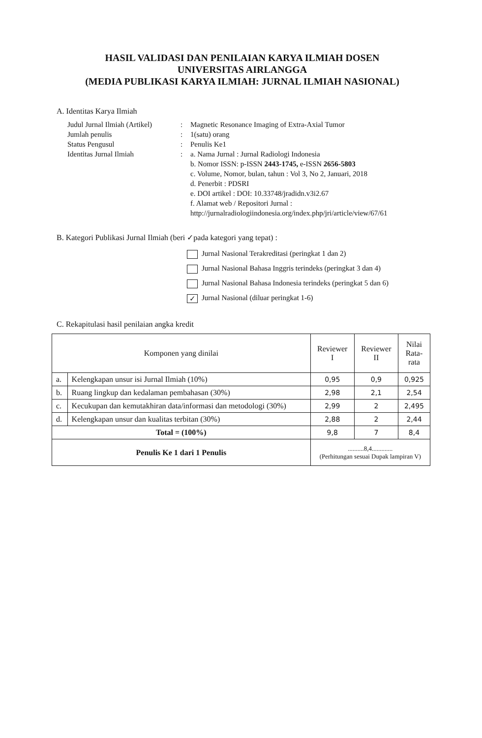HASIL VALIDASI DAN PENILAIAN KARYA ILMIAH DOSEN
UNIVERSITAS AIRLANGGA
(MEDIA PUBLIKASI KARYA ILMIAH: JURNAL ILMIAH NASIONAL)
A. Identitas Karya Ilmiah
Judul Jurnal Ilmiah (Artikel)
:
Magnetic Resonance Imaging of Extra-Axial Tumor
Jumlah penulis
:
1(satu) orang
Status Pengusul
:
Penulis Ke1
Identitas Jurnal Ilmiah
:
a. Nama Jurnal : Jurnal Radiologi Indonesia
b. Nomor ISSN: p-ISSN 2443-1745, e-ISSN 2656-5803
c. Volume, Nomor, bulan, tahun : Vol 3, No 2, Januari, 2018
d. Penerbit : PDSRI
e. DOI artikel : DOI: 10.33748/jradidn.v3i2.67
f. Alamat web / Repositori Jurnal :
http://jurnalradiologiindonesia.org/index.php/jri/article/view/67/61
B. Kategori Publikasi Jurnal Ilmiah (beri ✓pada kategori yang tepat) :
Jurnal Nasional Terakreditasi (peringkat 1 dan 2)
Jurnal Nasional Bahasa Inggris terindeks (peringkat 3 dan 4)
Jurnal Nasional Bahasa Indonesia terindeks (peringkat 5 dan 6)
✓ Jurnal Nasional (diluar peringkat 1-6)
C. Rekapitulasi hasil penilaian angka kredit
| Komponen yang dinilai | | Reviewer I | Reviewer II | Nilai Rata- rata |
| --- | --- | --- | --- | --- |
| a. | Kelengkapan unsur isi Jurnal Ilmiah (10%) | 0,95 | 0,9 | 0,925 |
| b. | Ruang lingkup dan kedalaman pembahasan (30%) | 2,98 | 2,1 | 2,54 |
| c. | Kecukupan dan kemutakhiran data/informasi dan metodologi (30%) | 2,99 | 2 | 2,495 |
| d. | Kelengkapan unsur dan kualitas terbitan (30%) | 2,88 | 2 | 2,44 |
| Total = (100%) | | 9,8 | 7 | 8,4 |
| Penulis Ke 1 dari 1 Penulis | | ..........8,4............. (Perhitungan sesuai Dupak lampiran V) | | |